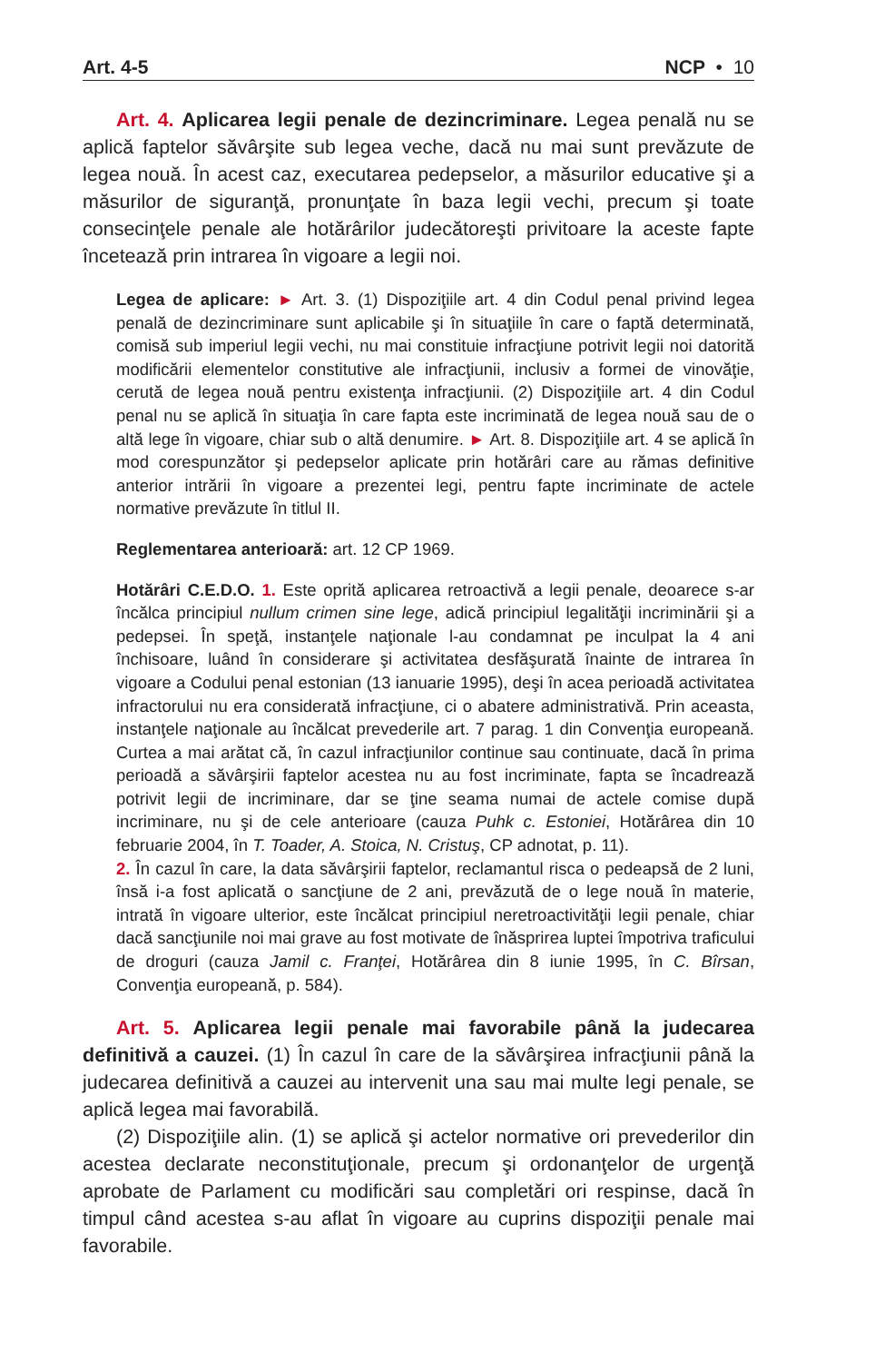Art. 4-5 NCP • 10
Art. 4. Aplicarea legii penale de dezincriminare. Legea penală nu se aplică faptelor săvârşite sub legea veche, dacă nu mai sunt prevăzute de legea nouă. În acest caz, executarea pedepselor, a măsurilor educative şi a măsurilor de siguranţă, pronunţate în baza legii vechi, precum şi toate consecinţele penale ale hotărârilor judecătoreşti privitoare la aceste fapte încetează prin intrarea în vigoare a legii noi.
Legea de aplicare: ► Art. 3. (1) Dispoziţiile art. 4 din Codul penal privind legea penală de dezincriminare sunt aplicabile şi în situaţiile în care o faptă determinată, comisă sub imperiul legii vechi, nu mai constituie infracţiune potrivit legii noi datorită modificării elementelor constitutive ale infracţiunii, inclusiv a formei de vinovăţie, cerută de legea nouă pentru existenţa infracţiunii. (2) Dispoziţiile art. 4 din Codul penal nu se aplică în situaţia în care fapta este incriminată de legea nouă sau de o altă lege în vigoare, chiar sub o altă denumire. ► Art. 8. Dispoziţiile art. 4 se aplică în mod corespunzător şi pedepselor aplicate prin hotărâri care au rămas definitive anterior intrării în vigoare a prezentei legi, pentru fapte incriminate de actele normative prevăzute în titlul II.
Reglementarea anterioară: art. 12 CP 1969.
Hotărâri C.E.D.O. 1. Este oprită aplicarea retroactivă a legii penale, deoarece s-ar încălca principiul nullum crimen sine lege, adică principiul legalităţii incriminării şi a pedepsei. În speţă, instanţele naţionale l-au condamnat pe inculpat la 4 ani închisoare, luând în considerare şi activitatea desfăşurată înainte de intrarea în vigoare a Codului penal estonian (13 ianuarie 1995), deşi în acea perioadă activitatea infractorului nu era considerată infracţiune, ci o abatere administrativă. Prin aceasta, instanţele naţionale au încălcat prevederile art. 7 parag. 1 din Convenţia europeană. Curtea a mai arătat că, în cazul infracţiunilor continue sau continuate, dacă în prima perioadă a săvârşirii faptelor acestea nu au fost incriminate, fapta se încadrează potrivit legii de incriminare, dar se ţine seama numai de actele comise după incriminare, nu şi de cele anterioare (cauza Puhk c. Estoniei, Hotărârea din 10 februarie 2004, în T. Toader, A. Stoica, N. Cristuş, CP adnotat, p. 11).
2. În cazul în care, la data săvârşirii faptelor, reclamantul risca o pedeapsă de 2 luni, însă i-a fost aplicată o sancţiune de 2 ani, prevăzută de o lege nouă în materie, intrată în vigoare ulterior, este încălcat principiul neretroactivităţii legii penale, chiar dacă sancţiunile noi mai grave au fost motivate de înăsprirea luptei împotriva traficului de droguri (cauza Jamil c. Franţei, Hotărârea din 8 iunie 1995, în C. Bîrsan, Convenţia europeană, p. 584).
Art. 5. Aplicarea legii penale mai favorabile până la judecarea definitivă a cauzei. (1) În cazul în care de la săvârşirea infracţiunii până la judecarea definitivă a cauzei au intervenit una sau mai multe legi penale, se aplică legea mai favorabilă.
(2) Dispoziţiile alin. (1) se aplică şi actelor normative ori prevederilor din acestea declarate neconstituţionale, precum şi ordonanţelor de urgenţă aprobate de Parlament cu modificări sau completări ori respinse, dacă în timpul când acestea s-au aflat în vigoare au cuprins dispoziţii penale mai favorabile.